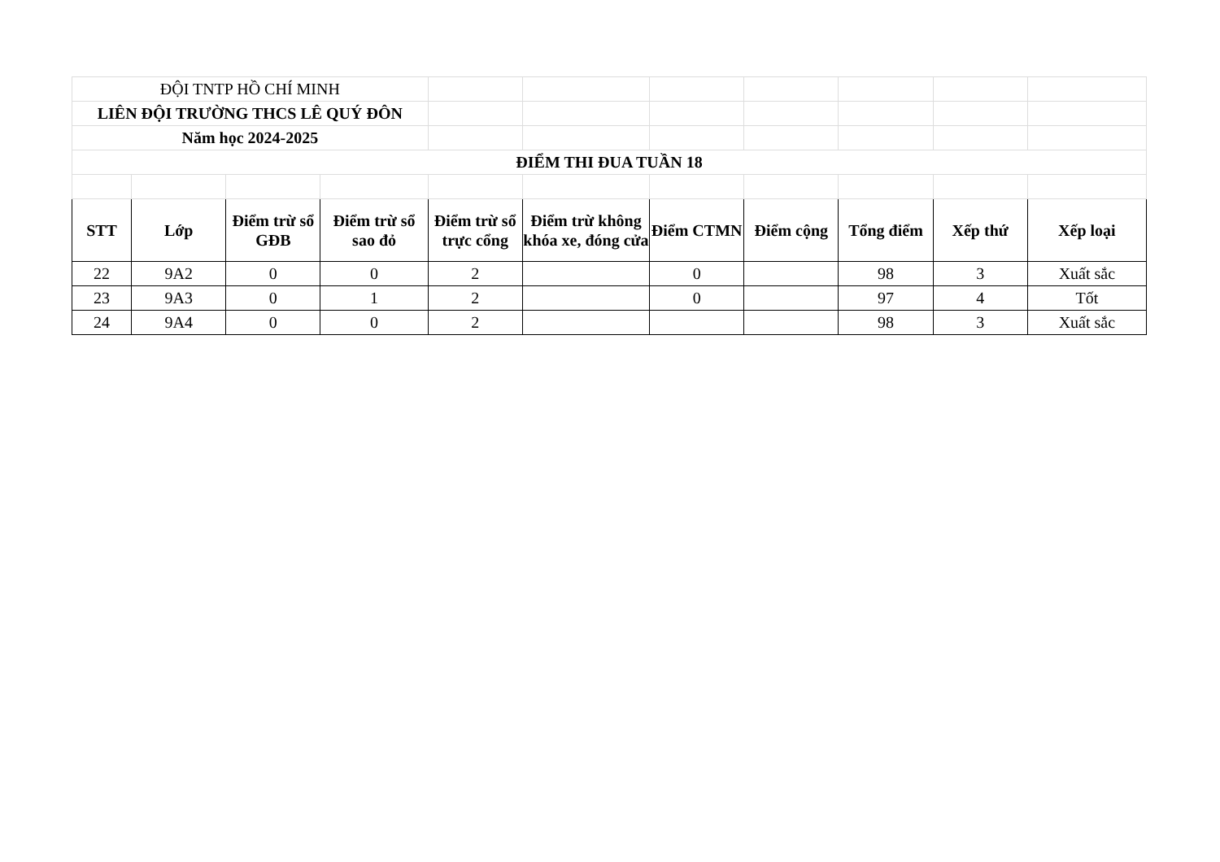| ĐỘI TNTP HỒ CHÍ MINH | | | | | | | | | | |
| LIÊN ĐỘI TRƯỜNG THCS LÊ QUÝ ĐÔN | | | | | | | | | | |
| Năm học 2024-2025 | | | | | | | | | | |
| ĐIỂM THI ĐUA TUẦN 18 | | | | | | | | | | |
| STT | Lớp | Điểm trừ sổ GĐB | Điểm trừ sổ sao đỏ | Điểm trừ sổ trực cổng | Điểm trừ không khóa xe, đóng cửa | Điểm CTMN | Điểm cộng | Tổng điểm | Xếp thứ | Xếp loại |
| 22 | 9A2 | 0 | 0 | 2 | | 0 | | 98 | 3 | Xuất sắc |
| 23 | 9A3 | 0 | 1 | 2 | | 0 | | 97 | 4 | Tốt |
| 24 | 9A4 | 0 | 0 | 2 | | | | 98 | 3 | Xuất sắc |